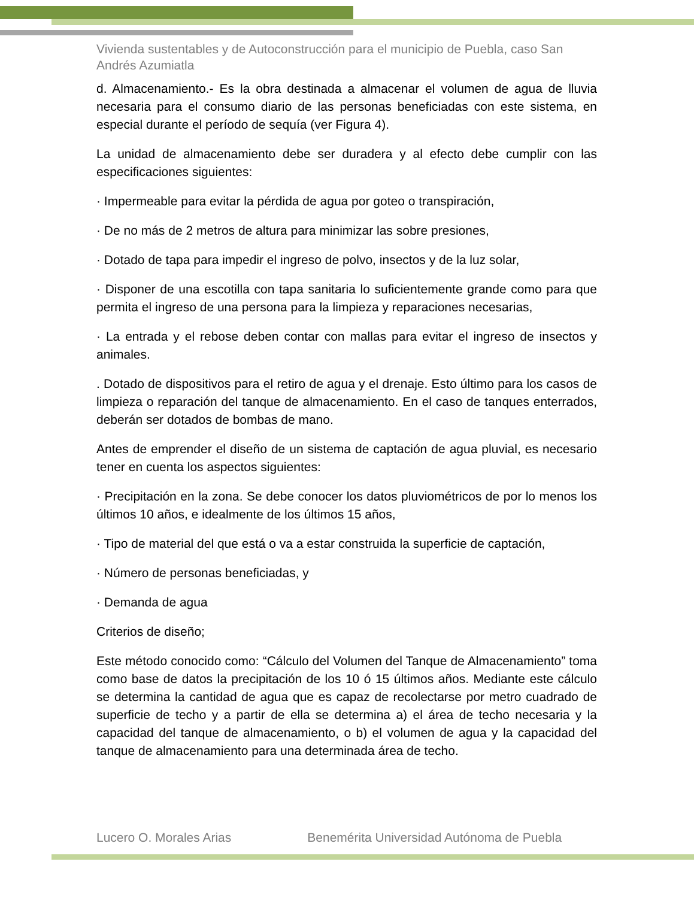Vivienda sustentables y de Autoconstrucción para el municipio de Puebla, caso San Andrés Azumiatla
d. Almacenamiento.- Es la obra destinada a almacenar el volumen de agua de lluvia necesaria para el consumo diario de las personas beneficiadas con este sistema, en especial durante el período de sequía (ver Figura 4).
La unidad de almacenamiento debe ser duradera y al efecto debe cumplir con las especificaciones siguientes:
· Impermeable para evitar la pérdida de agua por goteo o transpiración,
· De no más de 2 metros de altura para minimizar las sobre presiones,
· Dotado de tapa para impedir el ingreso de polvo, insectos y de la luz solar,
· Disponer de una escotilla con tapa sanitaria lo suficientemente grande como para que permita el ingreso de una persona para la limpieza y reparaciones necesarias,
· La entrada y el rebose deben contar con mallas para evitar el ingreso de insectos y animales.
. Dotado de dispositivos para el retiro de agua y el drenaje. Esto último para los casos de limpieza o reparación del tanque de almacenamiento. En el caso de tanques enterrados, deberán ser dotados de bombas de mano.
Antes de emprender el diseño de un sistema de captación de agua pluvial, es necesario tener en cuenta los aspectos siguientes:
· Precipitación en la zona. Se debe conocer los datos pluviométricos de por lo menos los últimos 10 años, e idealmente de los últimos 15 años,
· Tipo de material del que está o va a estar construida la superficie de captación,
· Número de personas beneficiadas, y
· Demanda de agua
Criterios de diseño;
Este método conocido como: “Cálculo del Volumen del Tanque de Almacenamiento” toma como base de datos la precipitación de los 10 ó 15 últimos años. Mediante este cálculo se determina la cantidad de agua que es capaz de recolectarse por metro cuadrado de superficie de techo y a partir de ella se determina a) el área de techo necesaria y la capacidad del tanque de almacenamiento, o b) el volumen de agua y la capacidad del tanque de almacenamiento para una determinada área de techo.
Lucero O. Morales Arias Benemérita Universidad Autónoma de Puebla